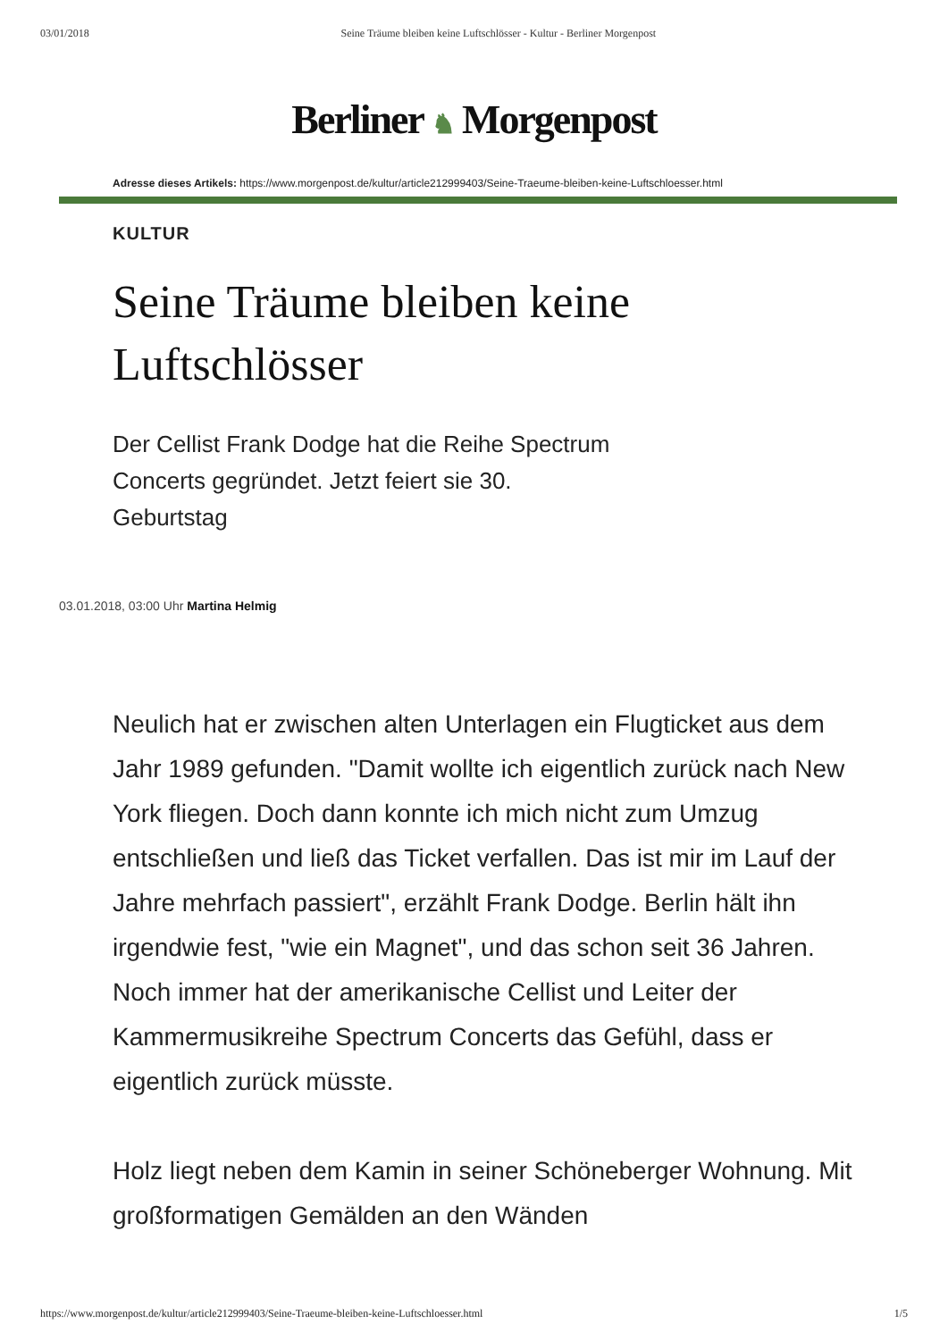03/01/2018 Seine Träume bleiben keine Luftschlösser - Kultur - Berliner Morgenpost
Berliner ♞ Morgenpost
Adresse dieses Artikels: https://www.morgenpost.de/kultur/article212999403/Seine-Traeume-bleiben-keine-Luftschloesser.html
KULTUR
Seine Träume bleiben keine Luftschlösser
Der Cellist Frank Dodge hat die Reihe Spectrum Concerts gegründet. Jetzt feiert sie 30. Geburtstag
03.01.2018, 03:00 Uhr Martina Helmig
Neulich hat er zwischen alten Unterlagen ein Flugticket aus dem Jahr 1989 gefunden. "Damit wollte ich eigentlich zurück nach New York fliegen. Doch dann konnte ich mich nicht zum Umzug entschließen und ließ das Ticket verfallen. Das ist mir im Lauf der Jahre mehrfach passiert", erzählt Frank Dodge. Berlin hält ihn irgendwie fest, "wie ein Magnet", und das schon seit 36 Jahren. Noch immer hat der amerikanische Cellist und Leiter der Kammermusikreihe Spectrum Concerts das Gefühl, dass er eigentlich zurück müsste.
Holz liegt neben dem Kamin in seiner Schöneberger Wohnung. Mit großformatigen Gemälden an den Wänden
https://www.morgenpost.de/kultur/article212999403/Seine-Traeume-bleiben-keine-Luftschloesser.html 1/5